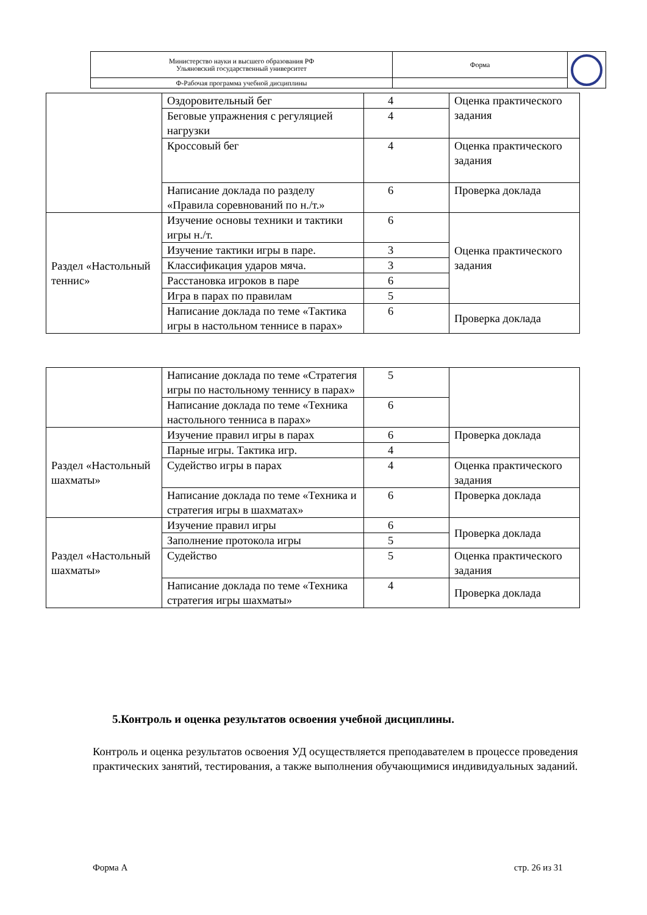| Министерство науки и высшего образования РФ Ульяновский государственный университет | Форма | |
| Ф-Рабочая программа учебной дисциплины | | |
| | Оздоровительный бег | 4 | Оценка практического задания |
| | Беговые упражнения с регуляцией нагрузки | 4 | |
| | Кроссовый бег | 4 | Оценка практического задания |
| | Написание доклада по разделу «Правила соревнований по н./т.» | 6 | Проверка доклада |
| Раздел «Настольный теннис» | Изучение основы техники и тактики игры н./т. | 6 | Оценка практического задания |
| | Изучение тактики игры в паре. | 3 | |
| | Классификация ударов мяча. | 3 | |
| | Расстановка игроков в паре | 6 | |
| | Игра в парах по правилам | 5 | |
| | Написание доклада по теме «Тактика игры в настольном теннисе в парах» | 6 | Проверка доклада |
| | Написание доклада по теме «Стратегия игры по настольному теннису в парах» | 5 | |
| | Написание доклада по теме «Техника настольного тенниса в парах» | 6 | |
| Раздел «Настольный шахматы» | Изучение правил игры в парах | 6 | Проверка доклада |
| | Парные игры. Тактика игр. | 4 | |
| | Судейство игры в парах | 4 | Оценка практического задания |
| | Написание доклада по теме «Техника и стратегия игры в шахматах» | 6 | Проверка доклада |
| Раздел «Настольный шахматы» | Изучение правил игры | 6 | Проверка доклада |
| | Заполнение протокола игры | 5 | |
| | Судейство | 5 | Оценка практического задания |
| | Написание доклада по теме «Техника стратегия игры шахматы» | 4 | Проверка доклада |
5.Контроль и оценка результатов освоения учебной дисциплины.
Контроль и оценка результатов освоения УД осуществляется преподавателем в процессе проведения практических занятий, тестирования, а также выполнения обучающимися индивидуальных заданий.
Форма А стр. 26 из 31